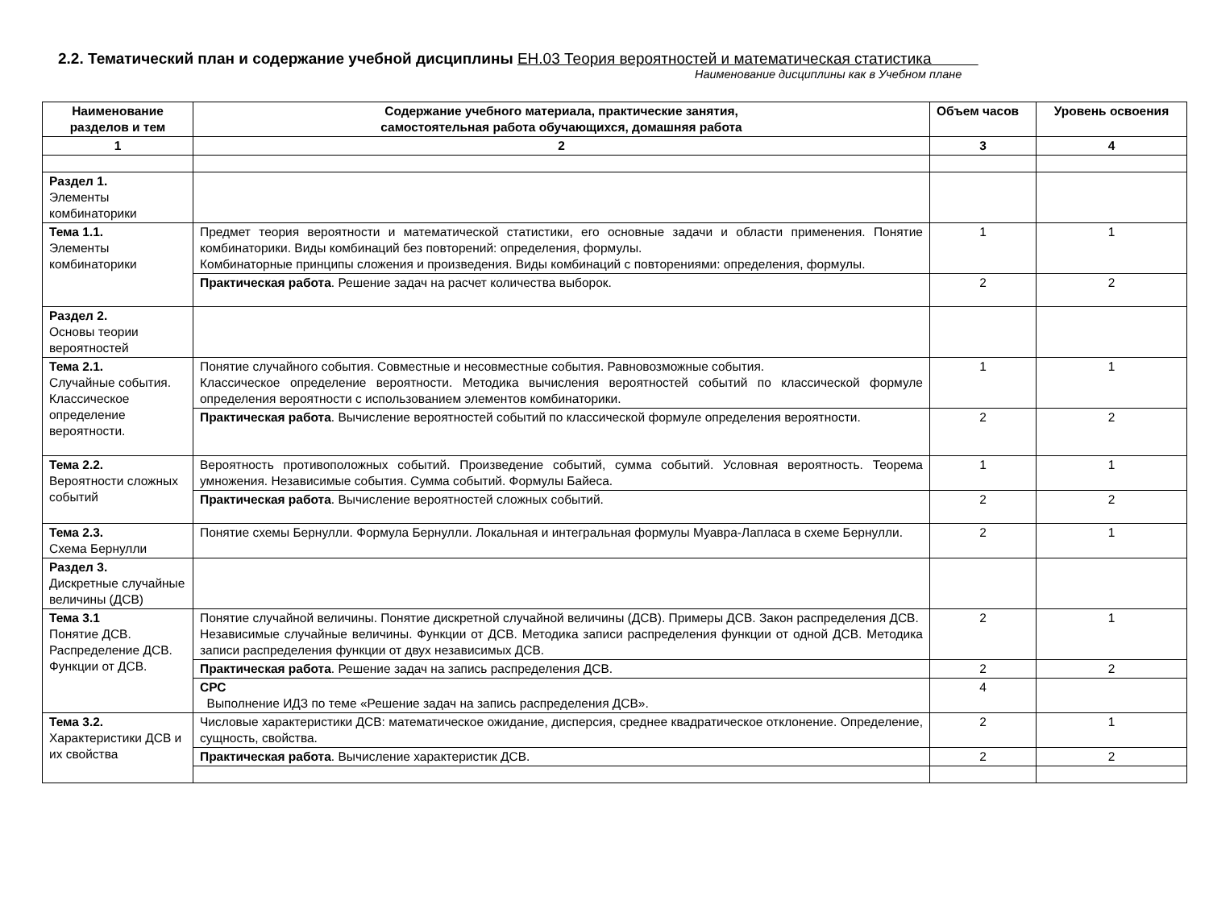2.2. Тематический план и содержание учебной дисциплины ЕН.03 Теория вероятностей и математическая статистика
Наименование дисциплины как в Учебном плане
| Наименование разделов и тем | Содержание учебного материала, практические занятия, самостоятельная работа обучающихся, домашняя работа | Объем часов | Уровень освоения |
| --- | --- | --- | --- |
| 1 | 2 | 3 | 4 |
| Раздел 1. Элементы комбинаторики | | | |
| Тема 1.1. Элементы комбинаторики | Предмет теория вероятности и математической статистики, его основные задачи и области применения. Понятие комбинаторики. Виды комбинаций без повторений: определения, формулы. Комбинаторные принципы сложения и произведения. Виды комбинаций с повторениями: определения, формулы. | 1 | 1 |
| | Практическая работа . Решение задач на расчет количества выборок. | 2 | 2 |
| Раздел 2. Основы теории вероятностей | | | |
| Тема 2.1. Случайные события. Классическое определение вероятности. | Понятие случайного события. Совместные и несовместные события. Равновозможные события. Классическое определение вероятности. Методика вычисления вероятностей событий по классической формуле определения вероятности с использованием элементов комбинаторики. | 1 | 1 |
| | Практическая работа . Вычисление вероятностей событий по классической формуле определения вероятности. | 2 | 2 |
| Тема 2.2. Вероятности сложных событий | Вероятность противоположных событий. Произведение событий, сумма событий. Условная вероятность. Теорема умножения. Независимые события. Сумма событий. Формулы Байеса. | 1 | 1 |
| | Практическая работа . Вычисление вероятностей сложных событий. | 2 | 2 |
| Тема 2.3. Схема Бернулли | Понятие схемы Бернулли. Формула Бернулли. Локальная и интегральная формулы Муавра-Лапласа в схеме Бернулли. | 2 | 1 |
| Раздел 3. Дискретные случайные величины (ДСВ) | | | |
| Тема 3.1 Понятие ДСВ. Распределение ДСВ. Функции от ДСВ. | Понятие случайной величины. Понятие дискретной случайной величины (ДСВ). Примеры ДСВ. Закон распределения ДСВ. Независимые случайные величины. Функции от ДСВ. Методика записи распределения функции от одной ДСВ. Методика записи распределения функции от двух независимых ДСВ. | 2 | 1 |
| | Практическая работа . Решение задач на запись распределения ДСВ. | 2 | 2 |
| | СРС Выполнение ИДЗ по теме «Решение задач на запись распределения ДСВ». | 4 | |
| Тема 3.2. Характеристики ДСВ и их свойства | Числовые характеристики ДСВ: математическое ожидание, дисперсия, среднее квадратическое отклонение. Определение, сущность, свойства. | 2 | 1 |
| | Практическая работа . Вычисление характеристик ДСВ. | 2 | 2 |